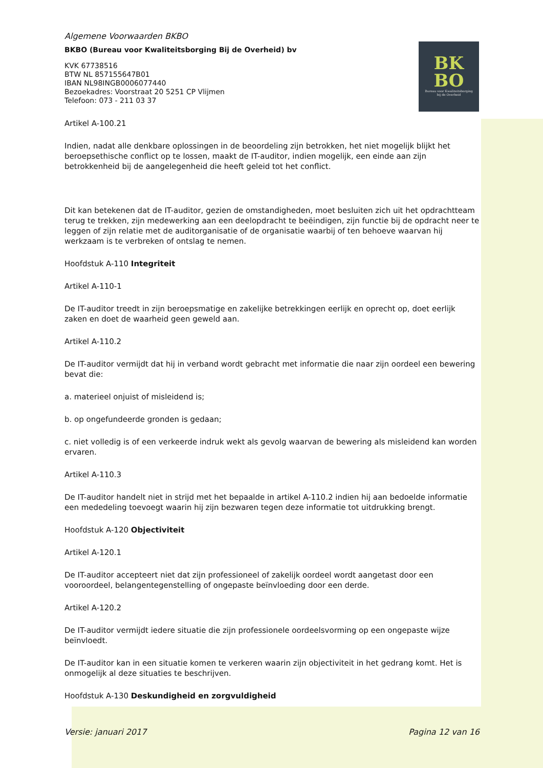BK
BO
Bureau voor Kwaliteitsborging
bij de Overheid
Algemene Voorwaarden BKBO
BKBO (Bureau voor Kwaliteitsborging Bij de Overheid) bv
KVK 67738516
BTW NL 857155647B01
IBAN NL98INGB0006077440
Bezoekadres: Voorstraat 20 5251 CP Vlijmen
Telefoon: 073 - 211 03 37
Artikel A-100.21
Indien, nadat alle denkbare oplossingen in de beoordeling zijn betrokken, het niet mogelijk blijkt het beroepsethische conflict op te lossen, maakt de IT-auditor, indien mogelijk, een einde aan zijn betrokkenheid bij de aangelegenheid die heeft geleid tot het conflict.
Dit kan betekenen dat de IT-auditor, gezien de omstandigheden, moet besluiten zich uit het opdrachtteam terug te trekken, zijn medewerking aan een deelopdracht te beëindigen, zijn functie bij de opdracht neer te leggen of zijn relatie met de auditorganisatie of de organisatie waarbij of ten behoeve waarvan hij werkzaam is te verbreken of ontslag te nemen.
Hoofdstuk A-110 Integriteit
Artikel A-110-1
De IT-auditor treedt in zijn beroepsmatige en zakelijke betrekkingen eerlijk en oprecht op, doet eerlijk zaken en doet de waarheid geen geweld aan.
Artikel A-110.2
De IT-auditor vermijdt dat hij in verband wordt gebracht met informatie die naar zijn oordeel een bewering bevat die:
a. materieel onjuist of misleidend is;
b. op ongefundeerde gronden is gedaan;
c. niet volledig is of een verkeerde indruk wekt als gevolg waarvan de bewering als misleidend kan worden ervaren.
Artikel A-110.3
De IT-auditor handelt niet in strijd met het bepaalde in artikel A-110.2 indien hij aan bedoelde informatie een mededeling toevoegt waarin hij zijn bezwaren tegen deze informatie tot uitdrukking brengt.
Hoofdstuk A-120 Objectiviteit
Artikel A-120.1
De IT-auditor accepteert niet dat zijn professioneel of zakelijk oordeel wordt aangetast door een vooroordeel, belangentegenstelling of ongepaste beïnvloeding door een derde.
Artikel A-120.2
De IT-auditor vermijdt iedere situatie die zijn professionele oordeelsvorming op een ongepaste wijze beïnvloedt.
De IT-auditor kan in een situatie komen te verkeren waarin zijn objectiviteit in het gedrang komt. Het is onmogelijk al deze situaties te beschrijven.
Hoofdstuk A-130 Deskundigheid en zorgvuldigheid
Versie: januari 2017 Pagina 12 van 16